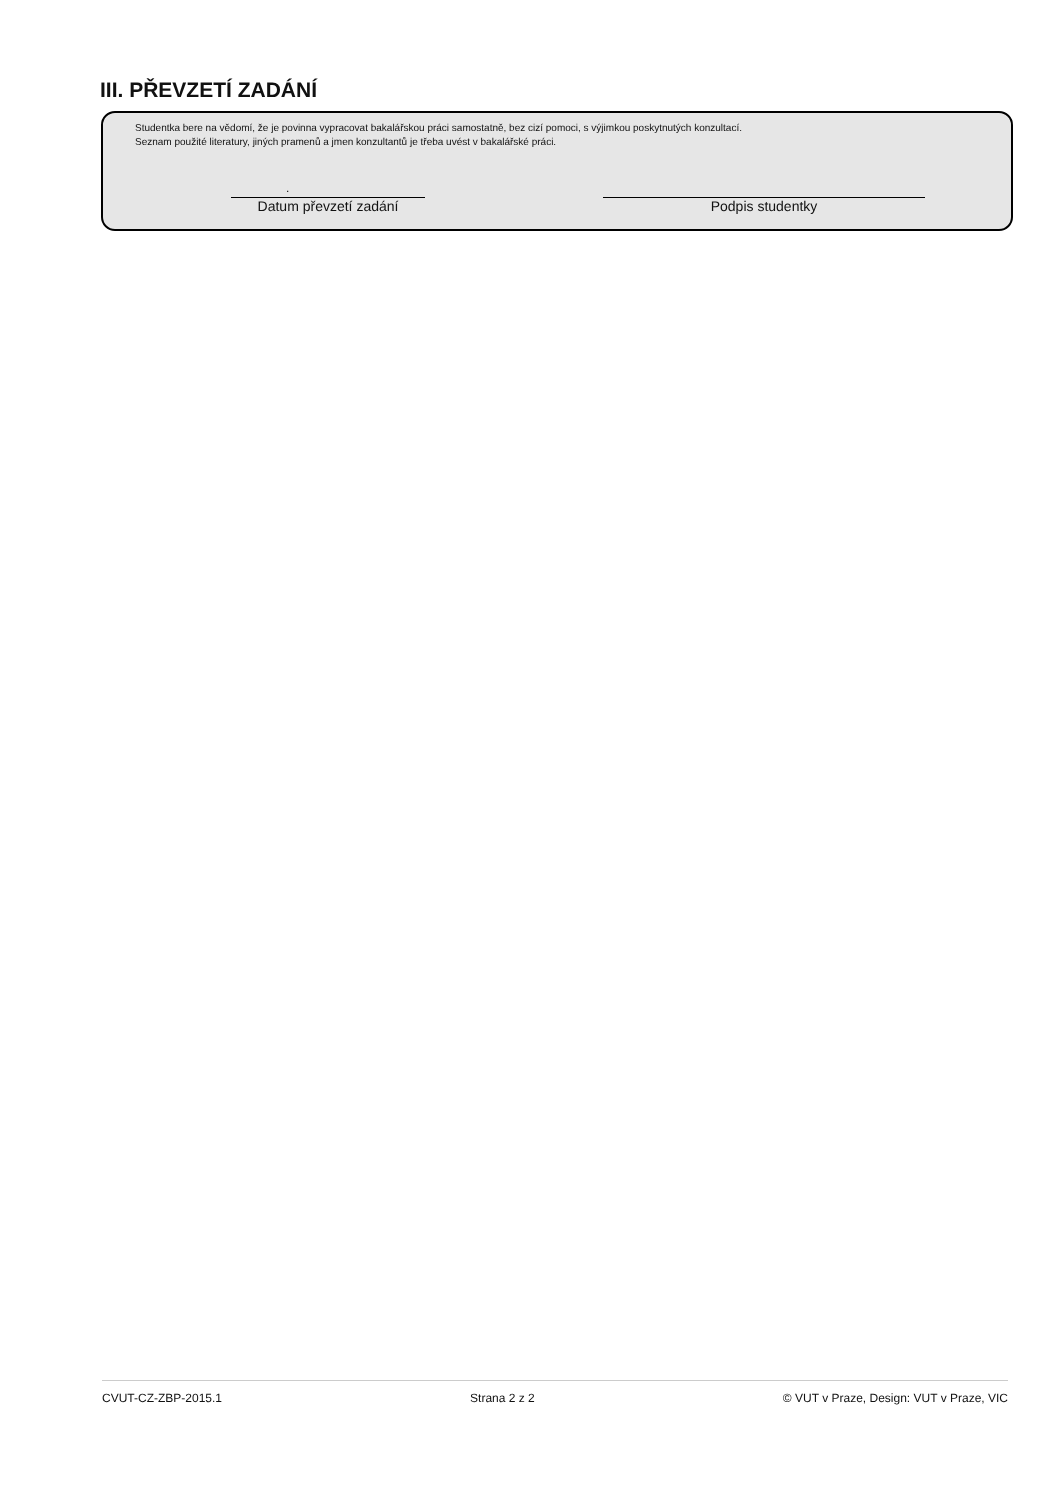III. PŘEVZETÍ ZADÁNÍ
Studentka bere na vědomí, že je povinna vypracovat bakalářskou práci samostatně, bez cizí pomoci, s výjimkou poskytnutých konzultací.
Seznam použité literatury, jiných pramenů a jmen konzultantů je třeba uvést v bakalářské práci.
.
Datum převzetí zadání Podpis studentky
CVUT-CZ-ZBP-2015.1 Strana 2 z 2 © VUT v Praze, Design: VUT v Praze, VIC